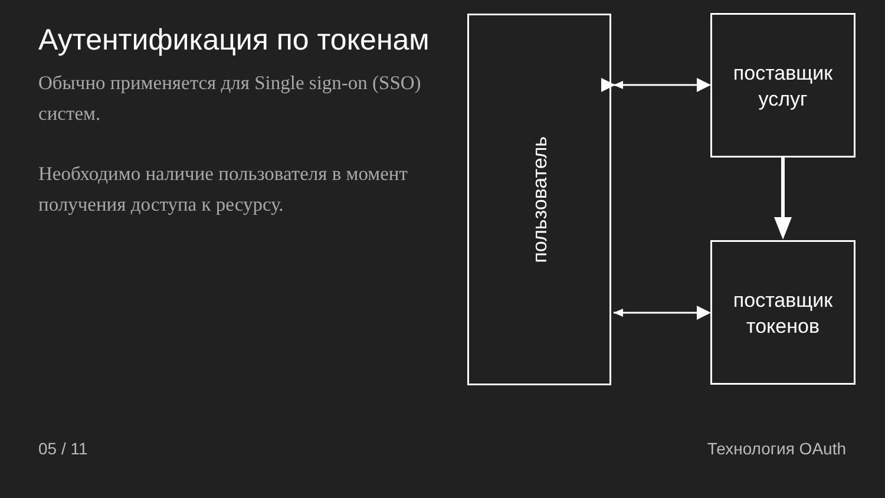Аутентификация по токенам
Обычно применяется для Single sign-on (SSO) систем.
Необходимо наличие пользователя в момент получения доступа к ресурсу.
пользователь
поставщик
услуг
поставщик
токенов
05 / 11 Технология OAuth